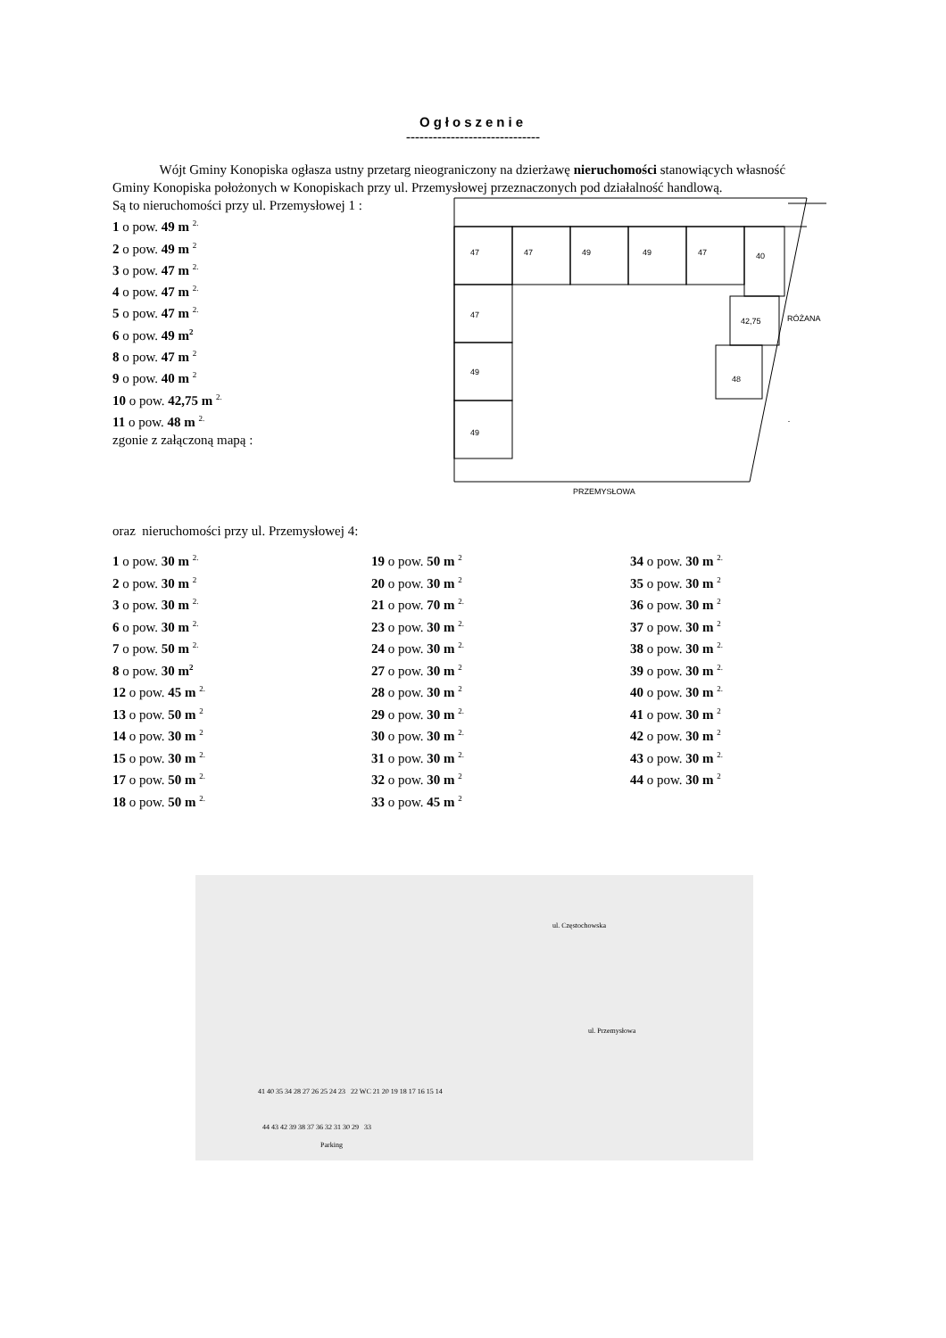Ogłoszenie
------------------------------
Wójt Gminy Konopiska ogłasza ustny przetarg nieograniczony na dzierżawę nieruchomości stanowiących własność Gminy Konopiska położonych w Konopiskach przy ul. Przemysłowej przeznaczonych pod działalność handlową.
Są to nieruchomości przy ul. Przemysłowej 1 :
1 o pow. 49 m <sup>2.</sup>
2 o pow. 49 m <sup>2</sup>
3 o pow. 47 m <sup>2.</sup>
4 o pow. 47 m <sup>2.</sup>
5 o pow. 47 m <sup>2.</sup>
6 o pow. 49 m<sup>2</sup>
8 o pow. 47 m <sup>2</sup>
9 o pow. 40 m <sup>2</sup>
10 o pow. 42,75 m <sup>2.</sup>
11 o pow. 48 m <sup>2.</sup>
zgonie z załączoną mapą :
oraz nieruchomości przy ul. Przemysłowej 4:
47
47
49
49
47
40
47
49
49
42,75
48
PRZEMYSŁOWA
RÓŻANA
1 o pow. 30 m <sup>2.</sup>
2 o pow. 30 m <sup>2</sup>
3 o pow. 30 m <sup>2.</sup>
6 o pow. 30 m <sup>2.</sup>
7 o pow. 50 m <sup>2.</sup>
8 o pow. 30 m<sup>2</sup>
12 o pow. 45 m <sup>2.</sup>
13 o pow. 50 m <sup>2</sup>
14 o pow. 30 m <sup>2</sup>
15 o pow. 30 m <sup>2.</sup>
17 o pow. 50 m <sup>2.</sup>
18 o pow. 50 m <sup>2.</sup>
19 o pow. 50 m <sup>2</sup>
20 o pow. 30 m <sup>2</sup>
21 o pow. 70 m <sup>2.</sup>
23 o pow. 30 m <sup>2.</sup>
24 o pow. 30 m <sup>2.</sup>
27 o pow. 30 m <sup>2</sup>
28 o pow. 30 m <sup>2</sup>
29 o pow. 30 m <sup>2.</sup>
30 o pow. 30 m <sup>2.</sup>
31 o pow. 30 m <sup>2.</sup>
32 o pow. 30 m <sup>2</sup>
33 o pow. 45 m <sup>2</sup>
34 o pow. 30 m <sup>2.</sup>
35 o pow. 30 m <sup>2</sup>
36 o pow. 30 m <sup>2</sup>
37 o pow. 30 m <sup>2</sup>
38 o pow. 30 m <sup>2.</sup>
39 o pow. 30 m <sup>2.</sup>
40 o pow. 30 m <sup>2.</sup>
41 o pow. 30 m <sup>2</sup>
42 o pow. 30 m <sup>2</sup>
43 o pow. 30 m <sup>2.</sup>
44 o pow. 30 m <sup>2</sup>
ul. Częstochowska
ul. Przemysłowa
41 40 35 34 28 27 26 25 24 23 22 WC 21 20 19 18 17 16 15 14
44 43 42 39 38 37 36 32 31 30 29 33
Parking